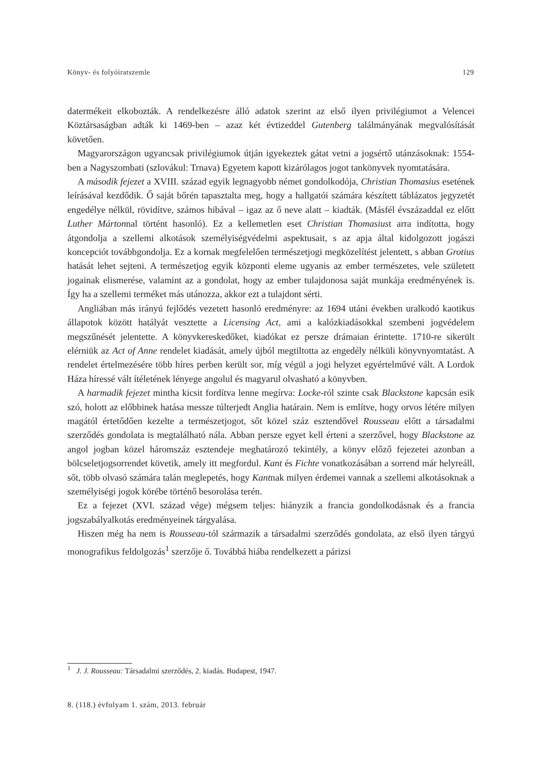Könyv- és folyóiratszemle 129
datermékeit elkobozták. A rendelkezésre álló adatok szerint az első ilyen privilégiumot a Velencei Köztársaságban adták ki 1469-ben – azaz két évtizeddel Gutenberg találmányának megvalósítását követően.
Magyarországon ugyancsak privilégiumok útján igyekeztek gátat vetni a jogsértő utánzásoknak: 1554-ben a Nagyszombati (szlovákul: Trnava) Egyetem kapott kizárólagos jogot tankönyvek nyomtatására.
A második fejezet a XVIII. század egyik legnagyobb német gondolkodója, Christian Thomasius esetének leírásával kezdődik. Ő saját bőrén tapasztalta meg, hogy a hallgatói számára készített táblázatos jegyzetét engedélye nélkül, rövidítve, számos hibával – igaz az ő neve alatt – kiadták. (Másfél évszázaddal ez előtt Luther Mártonnal történt hasonló). Ez a kellemetlen eset Christian Thomasiust arra indította, hogy átgondolja a szellemi alkotások személyiségvédelmi aspektusait, s az apja által kidolgozott jogászi koncepciót továbbgondolja. Ez a kornak megfelelően természetjogi megközelítést jelentett, s abban Grotius hatását lehet sejteni. A természetjog egyik központi eleme ugyanis az ember természetes, vele született jogainak elismerése, valamint az a gondolat, hogy az ember tulajdonosa saját munkája eredményének is. Így ha a szellemi terméket más utánozza, akkor ezt a tulajdont sérti.
Angliában más irányú fejlődés vezetett hasonló eredményre: az 1694 utáni években uralkodó kaotikus állapotok között hatályát vesztette a Licensing Act, ami a kalózkiadásokkal szembeni jogvédelem megszűnését jelentette. A könyvkereskedőket, kiadókat ez persze drámaian érintette. 1710-re sikerült elérniük az Act of Anne rendelet kiadását, amely újból megtiltotta az engedély nélküli könyvnyomtatást. A rendelet értelmezésére több híres perben került sor, míg végül a jogi helyzet egyértelművé vált. A Lordok Háza híressé vált ítéletének lényege angolul és magyarul olvasható a könyvben.
A harmadik fejezet mintha kicsit fordítva lenne megírva: Locke-ról szinte csak Blackstone kapcsán esik szó, holott az előbbinek hatása messze túlterjedt Anglia határain. Nem is említve, hogy orvos létére milyen magától értetődően kezelte a természetjogot, sőt közel száz esztendővel Rousseau előtt a társadalmi szerződés gondolata is megtalálható nála. Abban persze egyet kell érteni a szerzővel, hogy Blackstone az angol jogban közel háromszáz esztendeje meghatározó tekintély, a könyv előző fejezetei azonban a bölcseletjogsorrendet követik, amely itt megfordul. Kant és Fichte vonatkozásában a sorrend már helyreáll, sőt, több olvasó számára talán meglepetés, hogy Kantnak milyen érdemei vannak a szellemi alkotásoknak a személyiségi jogok körébe történő besorolása terén.
Ez a fejezet (XVI. század vége) mégsem teljes: hiányzik a francia gondolkodásnak és a francia jogszabályalkotás eredményeinek tárgyalása.
Hiszen még ha nem is Rousseau-tól származik a társadalmi szerződés gondolata, az első ilyen tárgyú monografikus feldolgozás<sup>1</sup> szerzője ő. Továbbá hiába rendelkezett a párizsi
<sup>1</sup> J. J. Rousseau: Társadalmi szerződés, 2. kiadás. Budapest, 1947.
8. (118.) évfolyam 1. szám, 2013. február